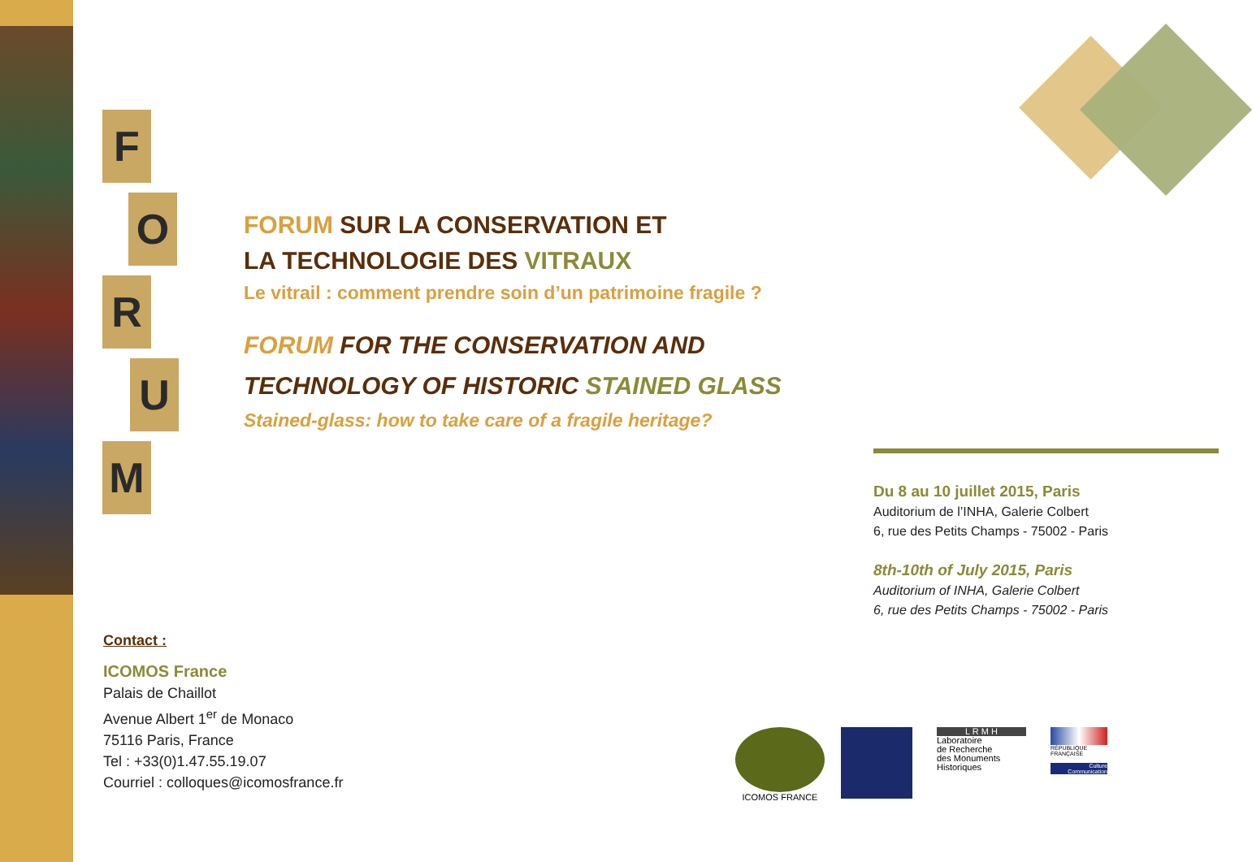F
O
R
U
M
FORUM SUR LA CONSERVATION ET
LA TECHNOLOGIE DES VITRAUX
Le vitrail : comment prendre soin d’un patrimoine fragile ?
FORUM FOR THE CONSERVATION AND
TECHNOLOGY OF HISTORIC STAINED GLASS
Stained-glass: how to take care of a fragile heritage?
Du 8 au 10 juillet 2015, Paris
Auditorium de l’INHA, Galerie Colbert
6, rue des Petits Champs - 75002 - Paris
8th-10th of July 2015, Paris
Auditorium of INHA, Galerie Colbert
6, rue des Petits Champs - 75002 - Paris
Contact :
ICOMOS France
Palais de Chaillot
Avenue Albert 1<sup>er</sup> de Monaco
75116 Paris, France
Tel : +33(0)1.47.55.19.07
Courriel : colloques@icomosfrance.fr
ICOMOS FRANCE
L R M H
Laboratoire
de Recherche
des Monuments
Historiques
RÉPUBLIQUE FRANÇAISE
Culture Communication